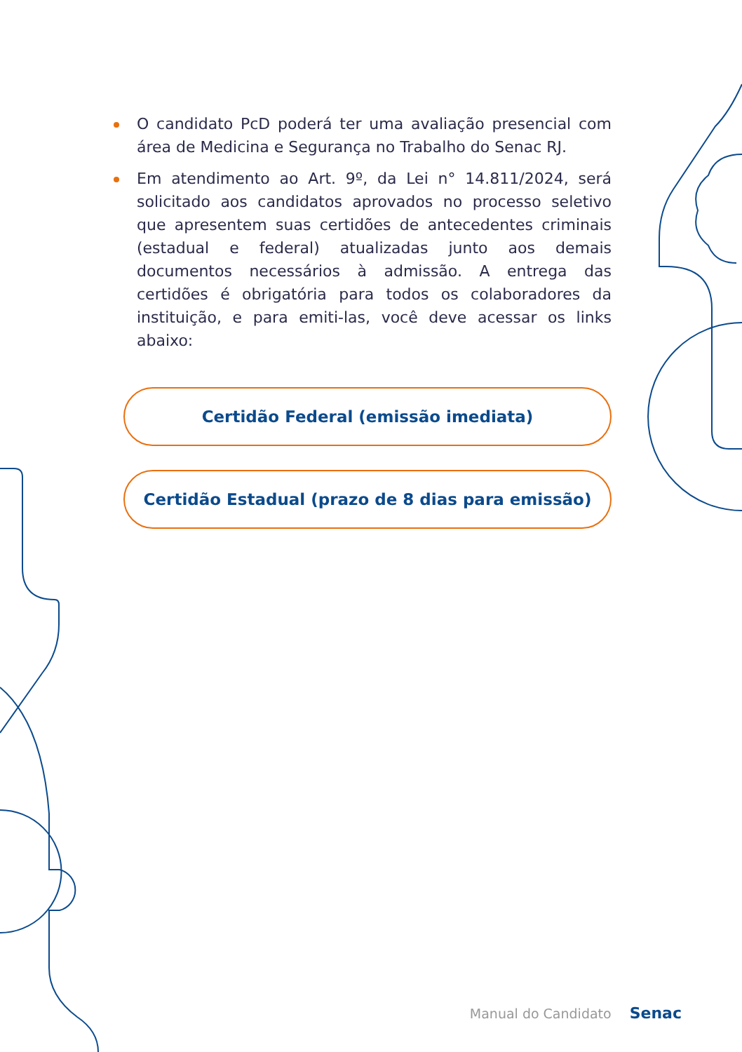O candidato PcD poderá ter uma avaliação presencial com área de Medicina e Segurança no Trabalho do Senac RJ.
Em atendimento ao Art. 9º, da Lei n° 14.811/2024, será solicitado aos candidatos aprovados no processo seletivo que apresentem suas certidões de antecedentes criminais (estadual e federal) atualizadas junto aos demais documentos necessários à admissão. A entrega das certidões é obrigatória para todos os colaboradores da instituição, e para emiti-las, você deve acessar os links abaixo:
Certidão Federal (emissão imediata)
Certidão Estadual (prazo de 8 dias para emissão)
Manual do Candidato Senac